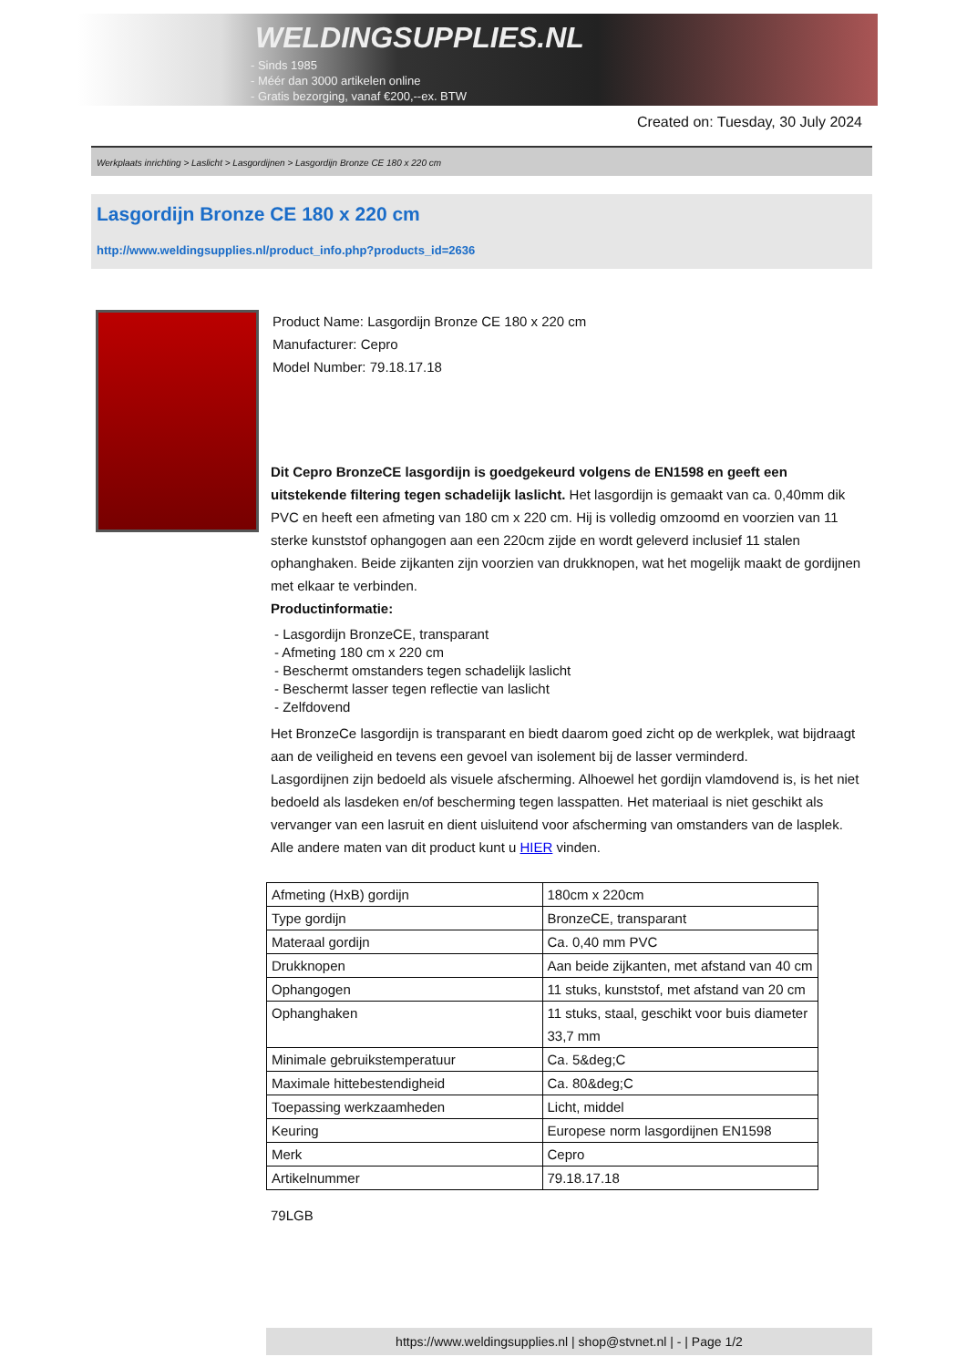WELDINGSUPPLIES.NL
- Sinds 1985
- Méér dan 3000 artikelen online
- Gratis bezorging, vanaf €200,--ex. BTW
Created on: Tuesday, 30 July 2024
Werkplaats inrichting > Laslicht > Lasgordijnen > Lasgordijn Bronze CE 180 x 220 cm
Lasgordijn Bronze CE 180 x 220 cm
http://www.weldingsupplies.nl/product_info.php?products_id=2636
Product Name: Lasgordijn Bronze CE 180 x 220 cm
Manufacturer: Cepro
Model Number: 79.18.17.18
Dit Cepro BronzeCE lasgordijn is goedgekeurd volgens de EN1598 en geeft een uitstekende filtering tegen schadelijk laslicht. Het lasgordijn is gemaakt van ca. 0,40mm dik PVC en heeft een afmeting van 180 cm x 220 cm. Hij is volledig omzoomd en voorzien van 11 sterke kunststof ophangogen aan een 220cm zijde en wordt geleverd inclusief 11 stalen ophanghaken. Beide zijkanten zijn voorzien van drukknopen, wat het mogelijk maakt de gordijnen met elkaar te verbinden.
Productinformatie:
- Lasgordijn BronzeCE, transparant
- Afmeting 180 cm x 220 cm
- Beschermt omstanders tegen schadelijk laslicht
- Beschermt lasser tegen reflectie van laslicht
- Zelfdovend
Het BronzeCe lasgordijn is transparant en biedt daarom goed zicht op de werkplek, wat bijdraagt aan de veiligheid en tevens een gevoel van isolement bij de lasser verminderd.
Lasgordijnen zijn bedoeld als visuele afscherming. Alhoewel het gordijn vlamdovend is, is het niet bedoeld als lasdeken en/of bescherming tegen lasspatten. Het materiaal is niet geschikt als vervanger van een lasruit en dient uisluitend voor afscherming van omstanders van de lasplek.
Alle andere maten van dit product kunt u HIER vinden.
| Afmeting (HxB) gordijn | 180cm x 220cm |
| Type gordijn | BronzeCE, transparant |
| Materaal gordijn | Ca. 0,40 mm PVC |
| Drukknopen | Aan beide zijkanten, met afstand van 40 cm |
| Ophangogen | 11 stuks, kunststof, met afstand van 20 cm |
| Ophanghaken | 11 stuks, staal, geschikt voor buis diameter 33,7 mm |
| Minimale gebruikstemperatuur | Ca. 5&deg;C |
| Maximale hittebestendigheid | Ca. 80&deg;C |
| Toepassing werkzaamheden | Licht, middel |
| Keuring | Europese norm lasgordijnen EN1598 |
| Merk | Cepro |
| Artikelnummer | 79.18.17.18 |
79LGB
https://www.weldingsupplies.nl | shop@stvnet.nl | - | Page 1/2